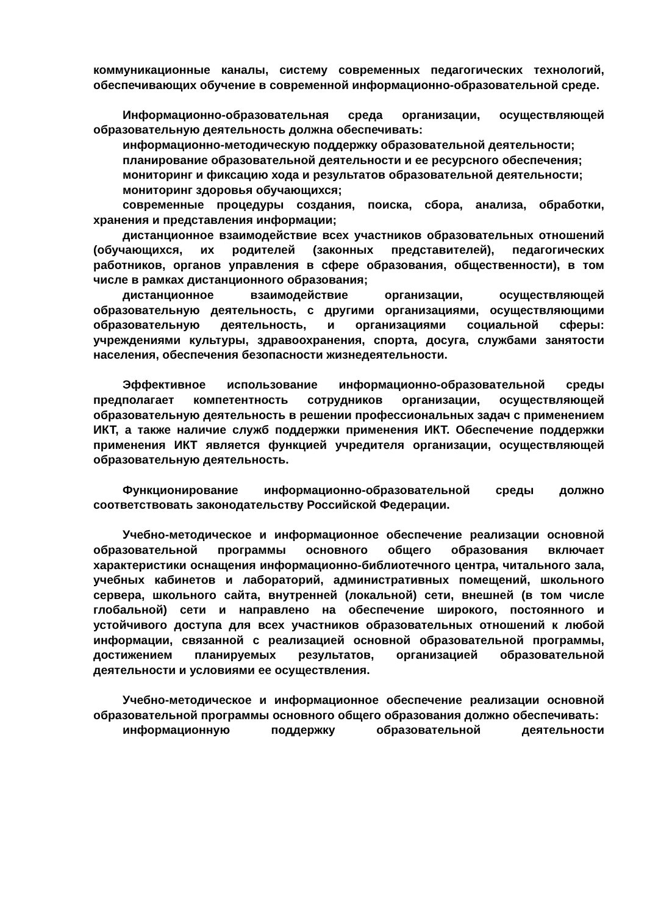коммуникационные каналы, систему современных педагогических технологий, обеспечивающих обучение в современной информационно-образовательной среде.
Информационно-образовательная среда организации, осуществляющей образовательную деятельность должна обеспечивать:
информационно-методическую поддержку образовательной деятельности;
планирование образовательной деятельности и ее ресурсного обеспечения;
мониторинг и фиксацию хода и результатов образовательной деятельности;
мониторинг здоровья обучающихся;
современные процедуры создания, поиска, сбора, анализа, обработки, хранения и представления информации;
дистанционное взаимодействие всех участников образовательных отношений (обучающихся, их родителей (законных представителей), педагогических работников, органов управления в сфере образования, общественности), в том числе в рамках дистанционного образования;
дистанционное взаимодействие организации, осуществляющей образовательную деятельность, с другими организациями, осуществляющими образовательную деятельность, и организациями социальной сферы: учреждениями культуры, здравоохранения, спорта, досуга, службами занятости населения, обеспечения безопасности жизнедеятельности.
Эффективное использование информационно-образовательной среды предполагает компетентность сотрудников организации, осуществляющей образовательную деятельность в решении профессиональных задач с применением ИКТ, а также наличие служб поддержки применения ИКТ. Обеспечение поддержки применения ИКТ является функцией учредителя организации, осуществляющей образовательную деятельность.
Функционирование информационно-образовательной среды должно соответствовать законодательству Российской Федерации.
Учебно-методическое и информационное обеспечение реализации основной образовательной программы основного общего образования включает характеристики оснащения информационно-библиотечного центра, читального зала, учебных кабинетов и лабораторий, административных помещений, школьного сервера, школьного сайта, внутренней (локальной) сети, внешней (в том числе глобальной) сети и направлено на обеспечение широкого, постоянного и устойчивого доступа для всех участников образовательных отношений к любой информации, связанной с реализацией основной образовательной программы, достижением планируемых результатов, организацией образовательной деятельности и условиями ее осуществления.
Учебно-методическое и информационное обеспечение реализации основной образовательной программы основного общего образования должно обеспечивать:
информационную поддержку образовательной деятельности